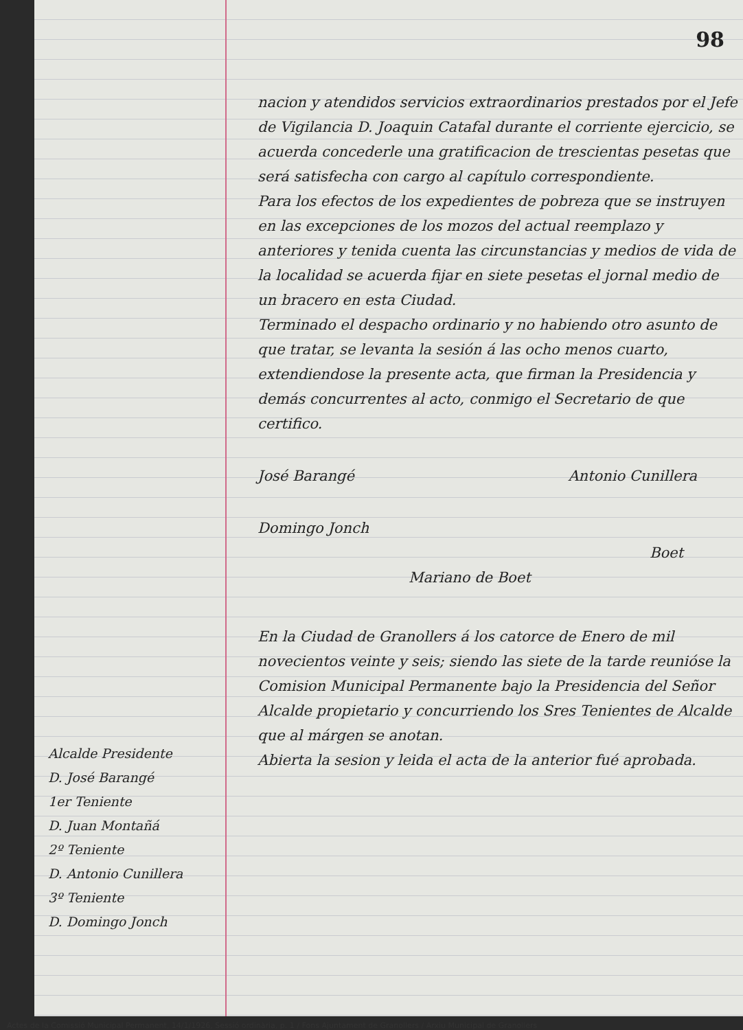Alcalde Presidente
D. José Barangé
1er Teniente
D. Juan Montañá
2º Teniente
D. Antonio Cunillera
3º Teniente
D. Domingo Jonch
98
nacion y atendidos servicios extraordinarios prestados por el Jefe de Vigilancia D. Joaquin Catafal durante el corriente ejercicio, se acuerda concederle una gratificacion de trescientas pesetas que será satisfecha con cargo al capítulo correspondiente.
Para los efectos de los expedientes de pobreza que se instruyen en las excepciones de los mozos del actual reemplazo y anteriores y tenida cuenta las circunstancias y medios de vida de la localidad se acuerda fijar en siete pesetas el jornal medio de un bracero en esta Ciudad.
Terminado el despacho ordinario y no habiendo otro asunto de que tratar, se levanta la sesión á las ocho menos cuarto, extendiendose la presente acta, que firman la Presidencia y demás concurrentes al acto, conmigo el Secretario de que certifico.
José Barangé Antonio Cunillera
Domingo Jonch
Boet
Mariano de Boet
En la Ciudad de Granollers á los catorce de Enero de mil novecientos veinte y seis; siendo las siete de la tarde reunióse la Comision Municipal Permanente bajo la Presidencia del Señor Alcalde propietario y concurriendo los Sres Tenientes de Alcalde que al márgen se anotan.
Abierta la sesion y leida el acta de la anterior fué aprobada.
Actes de la Comissió Municipal Permanent, 14/1/1926, Sessió ordinària, p. 1 / Fons Ajuntament de Granollers / Arxiu Municipal de Granollers